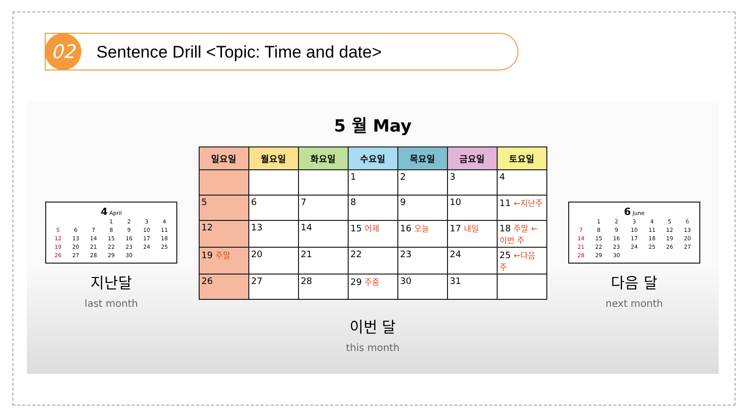02
Sentence Drill <Topic: Time and date>
4 April
| | | | 1 | 2 | 3 | 4 |
| 5 | 6 | 7 | 8 | 9 | 10 | 11 |
| 12 | 13 | 14 | 15 | 16 | 17 | 18 |
| 19 | 20 | 21 | 22 | 23 | 24 | 25 |
| 26 | 27 | 28 | 29 | 30 | | |
지난달
last month
5 월 May
| 일요일 | 월요일 | 화요일 | 수요일 | 목요일 | 금요일 | 토요일 |
| --- | --- | --- | --- | --- | --- | --- |
| | | | 1 | 2 | 3 | 4 |
| 5 | 6 | 7 | 8 | 9 | 10 | 11 ←지난주 |
| 12 | 13 | 14 | 15 어제 | 16 오늘 | 17 내일 | 18 주말 ←이번 주 |
| 19 주말 | 20 | 21 | 22 | 23 | 24 | 25 ←다음 주 |
| 26 | 27 | 28 | 29 주중 | 30 | 31 | |
이번 달
this month
6 June
| | 1 | 2 | 3 | 4 | 5 | 6 |
| 7 | 8 | 9 | 10 | 11 | 12 | 13 |
| 14 | 15 | 16 | 17 | 18 | 19 | 20 |
| 21 | 22 | 23 | 24 | 25 | 26 | 27 |
| 28 | 29 | 30 | | | | |
다음 달
next month